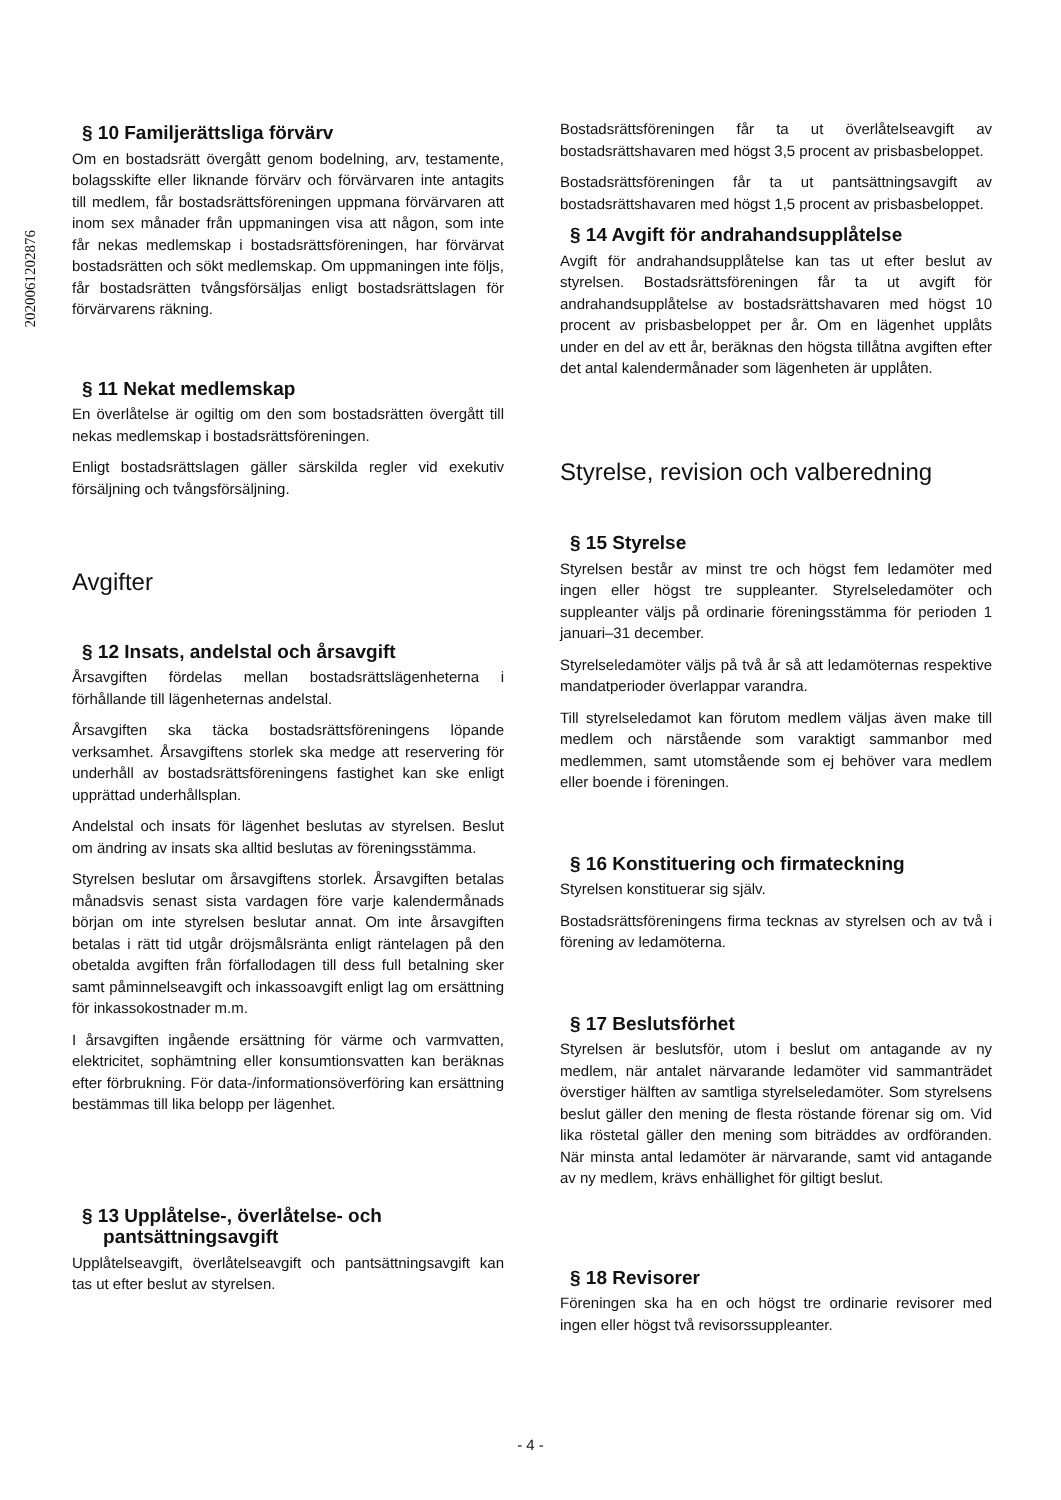2020061202876
§ 10 Familjerättsliga förvärv
Om en bostadsrätt övergått genom bodelning, arv, testamente, bolagsskifte eller liknande förvärv och förvärvaren inte antagits till medlem, får bostadsrättsföreningen uppmana förvärvaren att inom sex månader från uppmaningen visa att någon, som inte får nekas medlemskap i bostadsrättsföreningen, har förvärvat bostadsrätten och sökt medlemskap. Om uppmaningen inte följs, får bostadsrätten tvångsförsäljas enligt bostadsrättslagen för förvärvarens räkning.
§ 11 Nekat medlemskap
En överlåtelse är ogiltig om den som bostadsrätten övergått till nekas medlemskap i bostadsrättsföreningen.
Enligt bostadsrättslagen gäller särskilda regler vid exekutiv försäljning och tvångsförsäljning.
Avgifter
§ 12 Insats, andelstal och årsavgift
Årsavgiften fördelas mellan bostadsrättslägenheterna i förhållande till lägenheternas andelstal.
Årsavgiften ska täcka bostadsrättsföreningens löpande verksamhet. Årsavgiftens storlek ska medge att reservering för underhåll av bostadsrättsföreningens fastighet kan ske enligt upprättad underhållsplan.
Andelstal och insats för lägenhet beslutas av styrelsen. Beslut om ändring av insats ska alltid beslutas av föreningsstämma.
Styrelsen beslutar om årsavgiftens storlek. Årsavgiften betalas månadsvis senast sista vardagen före varje kalendermånads början om inte styrelsen beslutar annat. Om inte årsavgiften betalas i rätt tid utgår dröjsmålsränta enligt räntelagen på den obetalda avgiften från förfallodagen till dess full betalning sker samt påminnelseavgift och inkassoavgift enligt lag om ersättning för inkassokostnader m.m.
I årsavgiften ingående ersättning för värme och varmvatten, elektricitet, sophämtning eller konsumtionsvatten kan beräknas efter förbrukning. För data-/informationsöverföring kan ersättning bestämmas till lika belopp per lägenhet.
§ 13 Upplåtelse-, överlåtelse- och
pantsättningsavgift
Upplåtelseavgift, överlåtelseavgift och pantsättningsavgift kan tas ut efter beslut av styrelsen.
Bostadsrättsföreningen får ta ut överlåtelseavgift av bostadsrättshavaren med högst 3,5 procent av prisbasbeloppet.
Bostadsrättsföreningen får ta ut pantsättningsavgift av bostadsrättshavaren med högst 1,5 procent av prisbasbeloppet.
§ 14 Avgift för andrahandsupplåtelse
Avgift för andrahandsupplåtelse kan tas ut efter beslut av styrelsen. Bostadsrättsföreningen får ta ut avgift för andrahandsupplåtelse av bostadsrättshavaren med högst 10 procent av prisbasbeloppet per år. Om en lägenhet upplåts under en del av ett år, beräknas den högsta tillåtna avgiften efter det antal kalendermånader som lägenheten är upplåten.
Styrelse, revision och valberedning
§ 15 Styrelse
Styrelsen består av minst tre och högst fem ledamöter med ingen eller högst tre suppleanter. Styrelseledamöter och suppleanter väljs på ordinarie föreningsstämma för perioden 1 januari–31 december.
Styrelseledamöter väljs på två år så att ledamöternas respektive mandatperioder överlappar varandra.
Till styrelseledamot kan förutom medlem väljas även make till medlem och närstående som varaktigt sammanbor med medlemmen, samt utomstående som ej behöver vara medlem eller boende i föreningen.
§ 16 Konstituering och firmateckning
Styrelsen konstituerar sig själv.
Bostadsrättsföreningens firma tecknas av styrelsen och av två i förening av ledamöterna.
§ 17 Beslutsförhet
Styrelsen är beslutsför, utom i beslut om antagande av ny medlem, när antalet närvarande ledamöter vid sammanträdet överstiger hälften av samtliga styrelseledamöter. Som styrelsens beslut gäller den mening de flesta röstande förenar sig om. Vid lika röstetal gäller den mening som biträddes av ordföranden. När minsta antal ledamöter är närvarande, samt vid antagande av ny medlem, krävs enhällighet för giltigt beslut.
§ 18 Revisorer
Föreningen ska ha en och högst tre ordinarie revisorer med ingen eller högst två revisorssuppleanter.
- 4 -